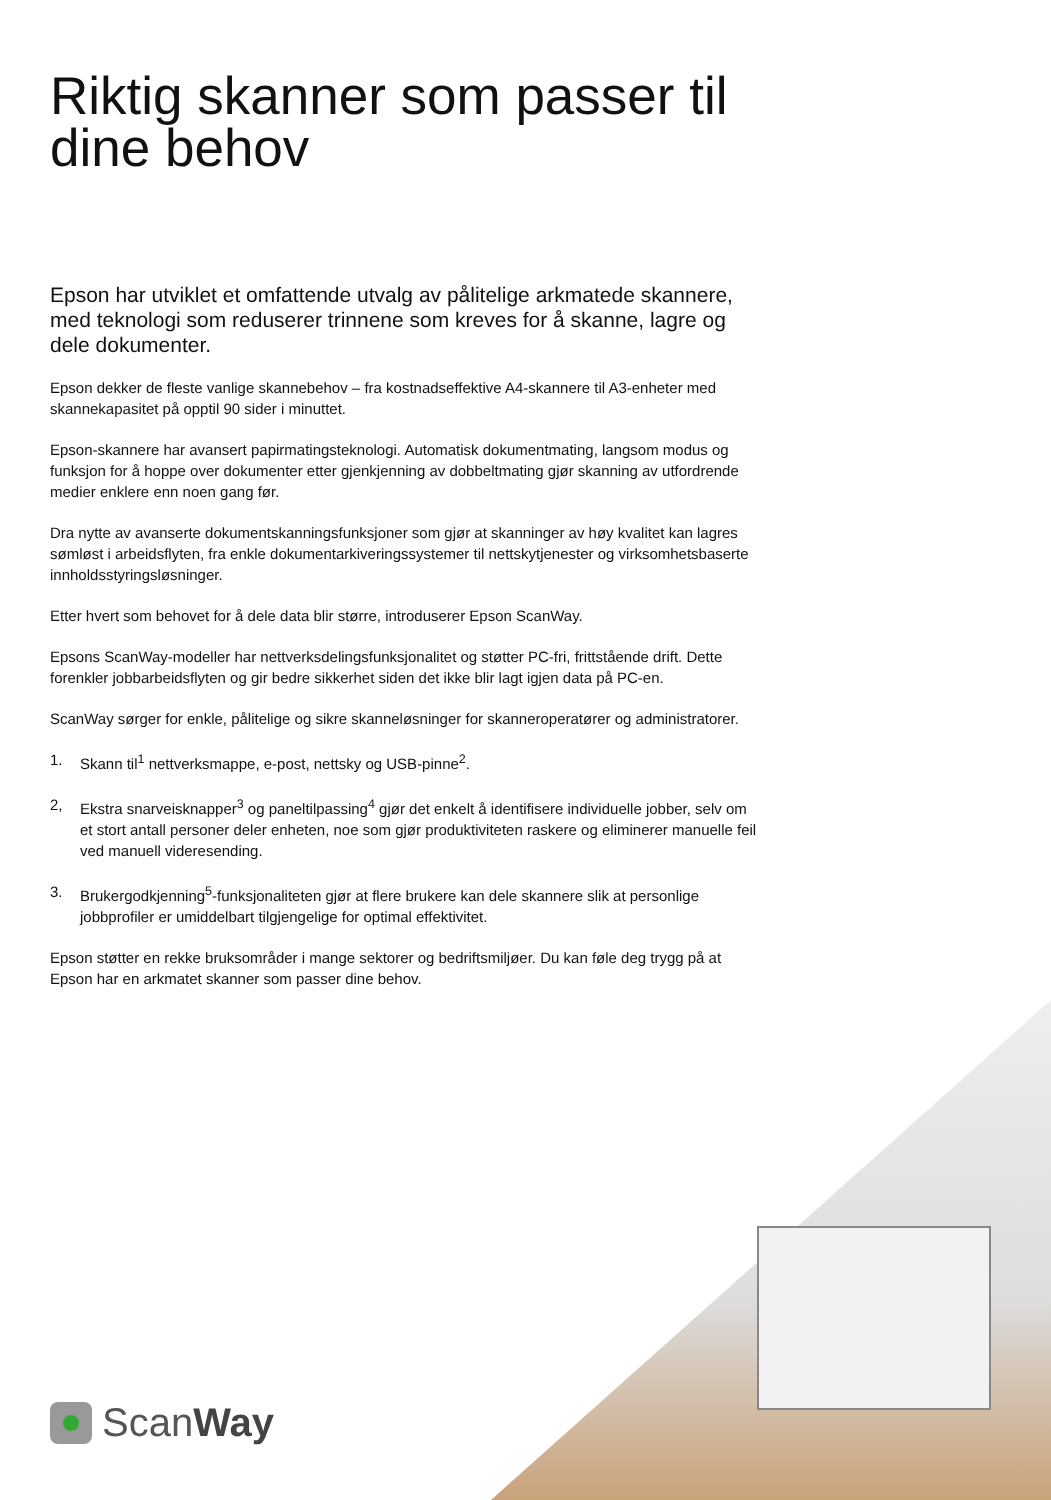Riktig skanner som passer til dine behov
Epson har utviklet et omfattende utvalg av pålitelige arkmatede skannere, med teknologi som reduserer trinnene som kreves for å skanne, lagre og dele dokumenter.
Epson dekker de fleste vanlige skannebehov – fra kostnadseffektive A4-skannere til A3-enheter med skannekapasitet på opptil 90 sider i minuttet.
Epson-skannere har avansert papirmatingsteknologi. Automatisk dokumentmating, langsom modus og funksjon for å hoppe over dokumenter etter gjenkjenning av dobbeltmating gjør skanning av utfordrende medier enklere enn noen gang før.
Dra nytte av avanserte dokumentskanningsfunksjoner som gjør at skanninger av høy kvalitet kan lagres sømløst i arbeidsflyten, fra enkle dokumentarkiveringssystemer til nettskytjenester og virksomhetsbaserte innholdsstyringsløsninger.
Etter hvert som behovet for å dele data blir større, introduserer Epson ScanWay.
Epsons ScanWay-modeller har nettverksdelingsfunksjonalitet og støtter PC-fri, frittstående drift. Dette forenkler jobbarbeidsflyten og gir bedre sikkerhet siden det ikke blir lagt igjen data på PC-en.
ScanWay sørger for enkle, pålitelige og sikre skanneløsninger for skanneroperatører og administratorer.
1. Skann til<sup>1</sup> nettverksmappe, e-post, nettsky og USB-pinne<sup>2</sup>.
2, Ekstra snarveisknapper<sup>3</sup> og paneltilpassing<sup>4</sup> gjør det enkelt å identifisere individuelle jobber, selv om et stort antall personer deler enheten, noe som gjør produktiviteten raskere og eliminerer manuelle feil ved manuell videresending.
3. Brukergodkjenning<sup>5</sup>-funksjonaliteten gjør at flere brukere kan dele skannere slik at personlige jobbprofiler er umiddelbart tilgjengelige for optimal effektivitet.
Epson støtter en rekke bruksområder i mange sektorer og bedriftsmiljøer. Du kan føle deg trygg på at Epson har en arkmatet skanner som passer dine behov.
ScanWay